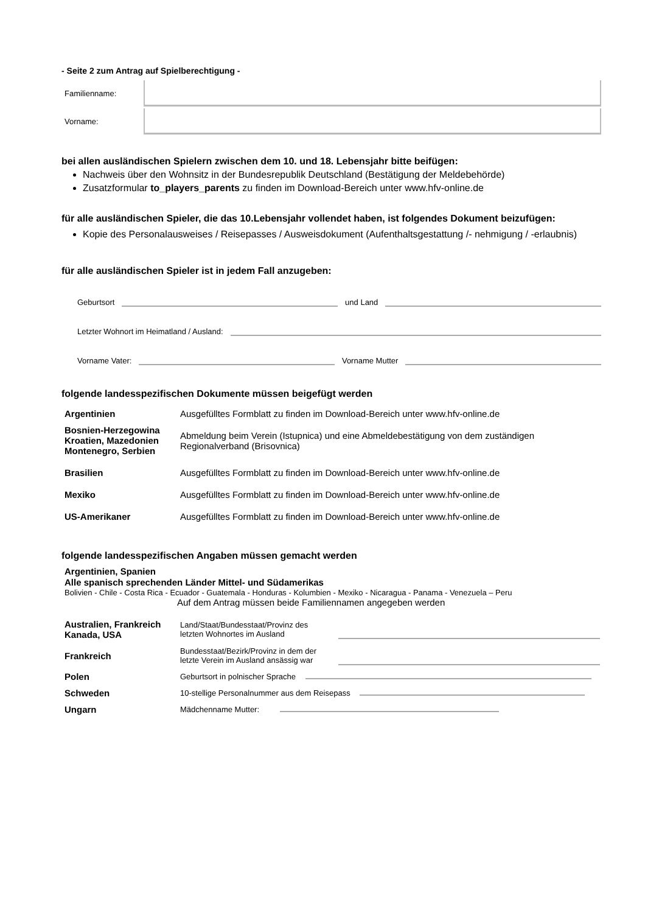- Seite 2 zum Antrag auf Spielberechtigung -
Familienname:
Vorname:
bei allen ausländischen Spielern zwischen dem 10. und 18. Lebensjahr bitte beifügen:
Nachweis über den Wohnsitz in der Bundesrepublik Deutschland (Bestätigung der Meldebehörde)
Zusatzformular to_players_parents zu finden im Download-Bereich unter www.hfv-online.de
für alle ausländischen Spieler, die das 10.Lebensjahr vollendet haben, ist folgendes Dokument beizufügen:
Kopie des Personalausweises / Reisepasses / Ausweisdokument (Aufenthaltsgestattung /- nehmigung / -erlaubnis)
für alle ausländischen Spieler ist in jedem Fall anzugeben:
Geburtsort
und Land
Letzter Wohnort im Heimatland / Ausland:
Vorname Vater:
Vorname Mutter
folgende landesspezifischen Dokumente müssen beigefügt werden
| Argentinien | Ausgefülltes Formblatt zu finden im Download-Bereich unter www.hfv-online.de |
| Bosnien-Herzegowina Kroatien, Mazedonien Montenegro, Serbien | Abmeldung beim Verein (Istupnica) und eine Abmeldebestätigung von dem zuständigen Regionalverband (Brisovnica) |
| Brasilien | Ausgefülltes Formblatt zu finden im Download-Bereich unter www.hfv-online.de |
| Mexiko | Ausgefülltes Formblatt zu finden im Download-Bereich unter www.hfv-online.de |
| US-Amerikaner | Ausgefülltes Formblatt zu finden im Download-Bereich unter www.hfv-online.de |
folgende landesspezifischen Angaben müssen gemacht werden
Argentinien, Spanien
Alle spanisch sprechenden Länder Mittel- und Südamerikas
Bolivien - Chile - Costa Rica - Ecuador - Guatemala - Honduras - Kolumbien - Mexiko - Nicaragua - Panama - Venezuela – Peru
Auf dem Antrag müssen beide Familiennamen angegeben werden
| Australien, Frankreich Kanada, USA | Land/Staat/Bundesstaat/Provinz des letzten Wohnortes im Ausland | |
| Frankreich | Bundesstaat/Bezirk/Provinz in dem der letzte Verein im Ausland ansässig war | |
| Polen | Geburtsort in polnischer Sprache | |
| Schweden | 10-stellige Personalnummer aus dem Reisepass | |
| Ungarn | Mädchenname Mutter: | |